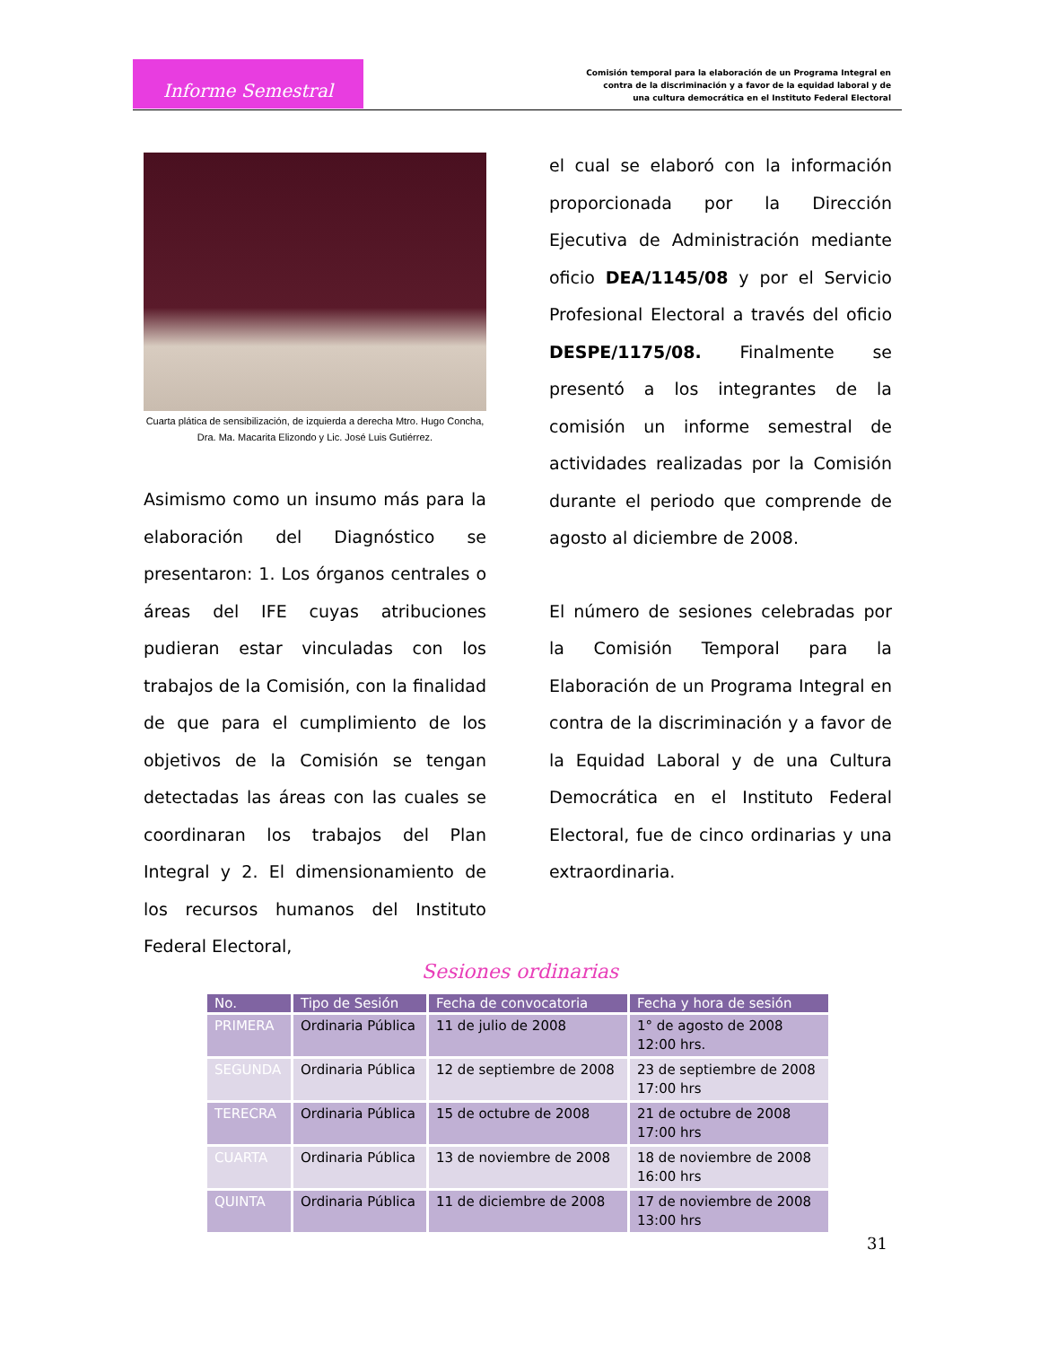Informe Semestral
Comisión temporal para la elaboración de un Programa Integral en
contra de la discriminación y a favor de la equidad laboral y de
una cultura democrática en el Instituto Federal Electoral
Cuarta plática de sensibilización, de izquierda a derecha Mtro. Hugo Concha, Dra. Ma. Macarita Elizondo y Lic. José Luis Gutiérrez.
Asimismo como un insumo más para la elaboración del Diagnóstico se presentaron: 1. Los órganos centrales o áreas del IFE cuyas atribuciones pudieran estar vinculadas con los trabajos de la Comisión, con la finalidad de que para el cumplimiento de los objetivos de la Comisión se tengan detectadas las áreas con las cuales se coordinaran los trabajos del Plan Integral y 2. El dimensionamiento de los recursos humanos del Instituto Federal Electoral,
el cual se elaboró con la información proporcionada por la Dirección Ejecutiva de Administración mediante oficio DEA/1145/08 y por el Servicio Profesional Electoral a través del oficio DESPE/1175/08. Finalmente se presentó a los integrantes de la comisión un informe semestral de actividades realizadas por la Comisión durante el periodo que comprende de agosto al diciembre de 2008.
El número de sesiones celebradas por la Comisión Temporal para la Elaboración de un Programa Integral en contra de la discriminación y a favor de la Equidad Laboral y de una Cultura Democrática en el Instituto Federal Electoral, fue de cinco ordinarias y una extraordinaria.
Sesiones ordinarias
| No. | Tipo de Sesión | Fecha de convocatoria | Fecha y hora de sesión |
| --- | --- | --- | --- |
| PRIMERA | Ordinaria Pública | 11 de julio de 2008 | 1° de agosto de 2008 12:00 hrs. |
| SEGUNDA | Ordinaria Pública | 12 de septiembre de 2008 | 23 de septiembre de 2008 17:00 hrs |
| TERECRA | Ordinaria Pública | 15 de octubre de 2008 | 21 de octubre de 2008 17:00 hrs |
| CUARTA | Ordinaria Pública | 13 de noviembre de 2008 | 18 de noviembre de 2008 16:00 hrs |
| QUINTA | Ordinaria Pública | 11 de diciembre de 2008 | 17 de noviembre de 2008 13:00 hrs |
31